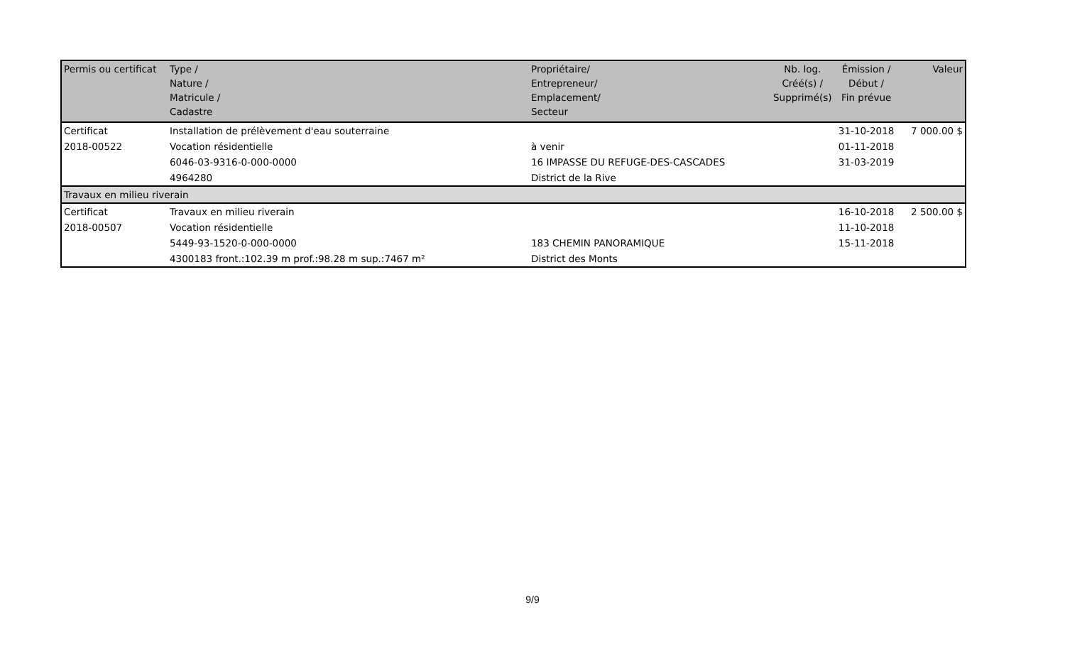| Permis ou certificat | Type / Nature / Matricule / Cadastre | Propriétaire/ Entrepreneur/ Emplacement/ Secteur | Nb. log. Créé(s) / Supprimé(s) | Émission / Début / Fin prévue | Valeur |
| --- | --- | --- | --- | --- | --- |
| Certificat | Installation de prélèvement d'eau souterraine | | | 31-10-2018 | 7 000.00 $ |
| 2018-00522 | Vocation résidentielle | à venir | | 01-11-2018 | |
| | 6046-03-9316-0-000-0000 | 16 IMPASSE DU REFUGE-DES-CASCADES | | 31-03-2019 | |
| | 4964280 | District de la Rive | | | |
| Travaux en milieu riverain | | | | | |
| Certificat | Travaux en milieu riverain | | | 16-10-2018 | 2 500.00 $ |
| 2018-00507 | Vocation résidentielle | | | 11-10-2018 | |
| | 5449-93-1520-0-000-0000 | 183 CHEMIN PANORAMIQUE | | 15-11-2018 | |
| | 4300183 front.:102.39 m prof.:98.28 m sup.:7467 m² | District des Monts | | | |
9/9